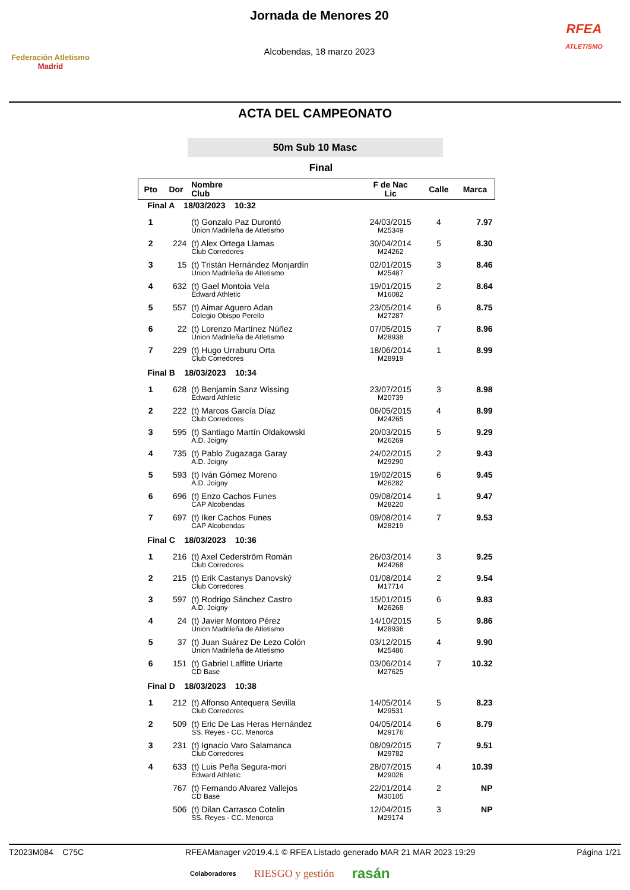Federación Atletismo
Madrid
Jornada de Menores 20
Alcobendas, 18 marzo 2023
RFEA
ATLETISMO
ACTA DEL CAMPEONATO
50m Sub 10 Masc
Final
| Pto | Dor | Nombre Club | F de Nac Lic | Calle | Marca |
| --- | --- | --- | --- | --- | --- |
| Final A 18/03/2023 10:32 | | | | | |
| 1 | | (t) Gonzalo Paz Durontó Union Madrileña de Atletismo | 24/03/2015 M25349 | 4 | 7.97 |
| 2 | 224 | (t) Alex Ortega Llamas Club Corredores | 30/04/2014 M24262 | 5 | 8.30 |
| 3 | 15 | (t) Tristán Hernández Monjardín Union Madrileña de Atletismo | 02/01/2015 M25487 | 3 | 8.46 |
| 4 | 632 | (t) Gael Montoia Vela Edward Athletic | 19/01/2015 M16082 | 2 | 8.64 |
| 5 | 557 | (t) Aimar Aguero Adan Colegio Obispo Perello | 23/05/2014 M27287 | 6 | 8.75 |
| 6 | 22 | (t) Lorenzo Martínez Núñez Union Madrileña de Atletismo | 07/05/2015 M28938 | 7 | 8.96 |
| 7 | 229 | (t) Hugo Urraburu Orta Club Corredores | 18/06/2014 M28919 | 1 | 8.99 |
| Final B 18/03/2023 10:34 | | | | | |
| 1 | 628 | (t) Benjamin Sanz Wissing Edward Athletic | 23/07/2015 M20739 | 3 | 8.98 |
| 2 | 222 | (t) Marcos García Díaz Club Corredores | 06/05/2015 M24265 | 4 | 8.99 |
| 3 | 595 | (t) Santiago Martín Oldakowski A.D. Joigny | 20/03/2015 M26269 | 5 | 9.29 |
| 4 | 735 | (t) Pablo Zugazaga Garay A.D. Joigny | 24/02/2015 M29290 | 2 | 9.43 |
| 5 | 593 | (t) Iván Gómez Moreno A.D. Joigny | 19/02/2015 M26282 | 6 | 9.45 |
| 6 | 696 | (t) Enzo Cachos Funes CAP Alcobendas | 09/08/2014 M28220 | 1 | 9.47 |
| 7 | 697 | (t) Iker Cachos Funes CAP Alcobendas | 09/08/2014 M28219 | 7 | 9.53 |
| Final C 18/03/2023 10:36 | | | | | |
| 1 | 216 | (t) Axel Cederström Román Club Corredores | 26/03/2014 M24268 | 3 | 9.25 |
| 2 | 215 | (t) Erik Castanys Danovský Club Corredores | 01/08/2014 M17714 | 2 | 9.54 |
| 3 | 597 | (t) Rodrigo Sánchez Castro A.D. Joigny | 15/01/2015 M26268 | 6 | 9.83 |
| 4 | 24 | (t) Javier Montoro Pérez Union Madrileña de Atletismo | 14/10/2015 M28936 | 5 | 9.86 |
| 5 | 37 | (t) Juan Suárez De Lezo Colón Union Madrileña de Atletismo | 03/12/2015 M25486 | 4 | 9.90 |
| 6 | 151 | (t) Gabriel Laffitte Uriarte CD Base | 03/06/2014 M27625 | 7 | 10.32 |
| Final D 18/03/2023 10:38 | | | | | |
| 1 | 212 | (t) Alfonso Antequera Sevilla Club Corredores | 14/05/2014 M29531 | 5 | 8.23 |
| 2 | 509 | (t) Eric De Las Heras Hernández SS. Reyes - CC. Menorca | 04/05/2014 M29176 | 6 | 8.79 |
| 3 | 231 | (t) Ignacio Varo Salamanca Club Corredores | 08/09/2015 M29782 | 7 | 9.51 |
| 4 | 633 | (t) Luis Peña Segura-mori Edward Athletic | 28/07/2015 M29026 | 4 | 10.39 |
| | 767 | (t) Fernando Alvarez Vallejos CD Base | 22/01/2014 M30105 | 2 | NP |
| | 506 | (t) Dilan Carrasco Cotelin SS. Reyes - CC. Menorca | 12/04/2015 M29174 | 3 | NP |
T2023M084 C75C RFEAManager v2019.4.1 © RFEA Listado generado MAR 21 MAR 2023 19:29 Página 1/21
Colaboradores RIESGO y gestión rasán